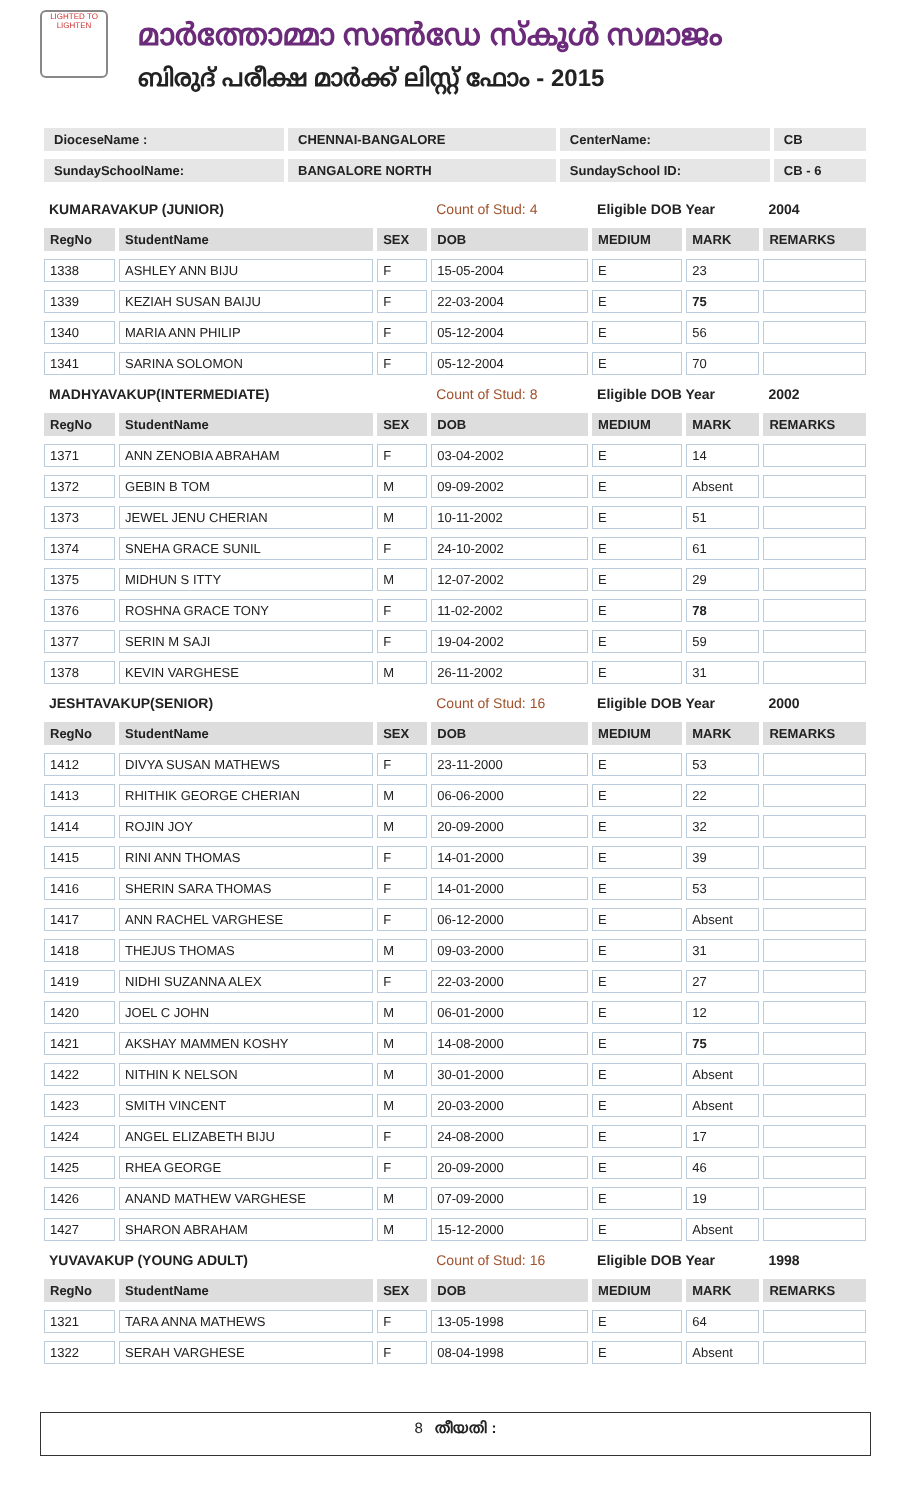LIGHTED TO LIGHTEN
മാർത്തോമ്മാ സൺഡേ സ്കൂൾ സമാജം
ബിരുദ് പരീക്ഷ മാർക്ക് ലിസ്റ്റ് ഫോം - 2015
| DioceseName : | CHENNAI-BANGALORE | CenterName: | CB |
| SundaySchoolName: | BANGALORE NORTH | SundaySchool ID: | CB - 6 |
| KUMARAVAKUP (JUNIOR) | | | Count of Stud: 4 | Eligible DOB Year | | 2004 |
| RegNo | StudentName | SEX | DOB | MEDIUM | MARK | REMARKS |
| 1338 | ASHLEY ANN BIJU | F | 15-05-2004 | E | 23 | |
| 1339 | KEZIAH SUSAN BAIJU | F | 22-03-2004 | E | 75 | |
| 1340 | MARIA ANN PHILIP | F | 05-12-2004 | E | 56 | |
| 1341 | SARINA SOLOMON | F | 05-12-2004 | E | 70 | |
| MADHYAVAKUP(INTERMEDIATE) | | | Count of Stud: 8 | Eligible DOB Year | | 2002 |
| RegNo | StudentName | SEX | DOB | MEDIUM | MARK | REMARKS |
| 1371 | ANN ZENOBIA ABRAHAM | F | 03-04-2002 | E | 14 | |
| 1372 | GEBIN B TOM | M | 09-09-2002 | E | Absent | |
| 1373 | JEWEL JENU CHERIAN | M | 10-11-2002 | E | 51 | |
| 1374 | SNEHA GRACE SUNIL | F | 24-10-2002 | E | 61 | |
| 1375 | MIDHUN S ITTY | M | 12-07-2002 | E | 29 | |
| 1376 | ROSHNA GRACE TONY | F | 11-02-2002 | E | 78 | |
| 1377 | SERIN M SAJI | F | 19-04-2002 | E | 59 | |
| 1378 | KEVIN VARGHESE | M | 26-11-2002 | E | 31 | |
| JESHTAVAKUP(SENIOR) | | | Count of Stud: 16 | Eligible DOB Year | | 2000 |
| RegNo | StudentName | SEX | DOB | MEDIUM | MARK | REMARKS |
| 1412 | DIVYA SUSAN MATHEWS | F | 23-11-2000 | E | 53 | |
| 1413 | RHITHIK GEORGE CHERIAN | M | 06-06-2000 | E | 22 | |
| 1414 | ROJIN JOY | M | 20-09-2000 | E | 32 | |
| 1415 | RINI ANN THOMAS | F | 14-01-2000 | E | 39 | |
| 1416 | SHERIN SARA THOMAS | F | 14-01-2000 | E | 53 | |
| 1417 | ANN RACHEL VARGHESE | F | 06-12-2000 | E | Absent | |
| 1418 | THEJUS THOMAS | M | 09-03-2000 | E | 31 | |
| 1419 | NIDHI SUZANNA ALEX | F | 22-03-2000 | E | 27 | |
| 1420 | JOEL C JOHN | M | 06-01-2000 | E | 12 | |
| 1421 | AKSHAY MAMMEN KOSHY | M | 14-08-2000 | E | 75 | |
| 1422 | NITHIN K NELSON | M | 30-01-2000 | E | Absent | |
| 1423 | SMITH VINCENT | M | 20-03-2000 | E | Absent | |
| 1424 | ANGEL ELIZABETH BIJU | F | 24-08-2000 | E | 17 | |
| 1425 | RHEA GEORGE | F | 20-09-2000 | E | 46 | |
| 1426 | ANAND MATHEW VARGHESE | M | 07-09-2000 | E | 19 | |
| 1427 | SHARON ABRAHAM | M | 15-12-2000 | E | Absent | |
| YUVAVAKUP (YOUNG ADULT) | | | Count of Stud: 16 | Eligible DOB Year | | 1998 |
| RegNo | StudentName | SEX | DOB | MEDIUM | MARK | REMARKS |
| 1321 | TARA ANNA MATHEWS | F | 13-05-1998 | E | 64 | |
| 1322 | SERAH VARGHESE | F | 08-04-1998 | E | Absent | |
8 തീയതി :